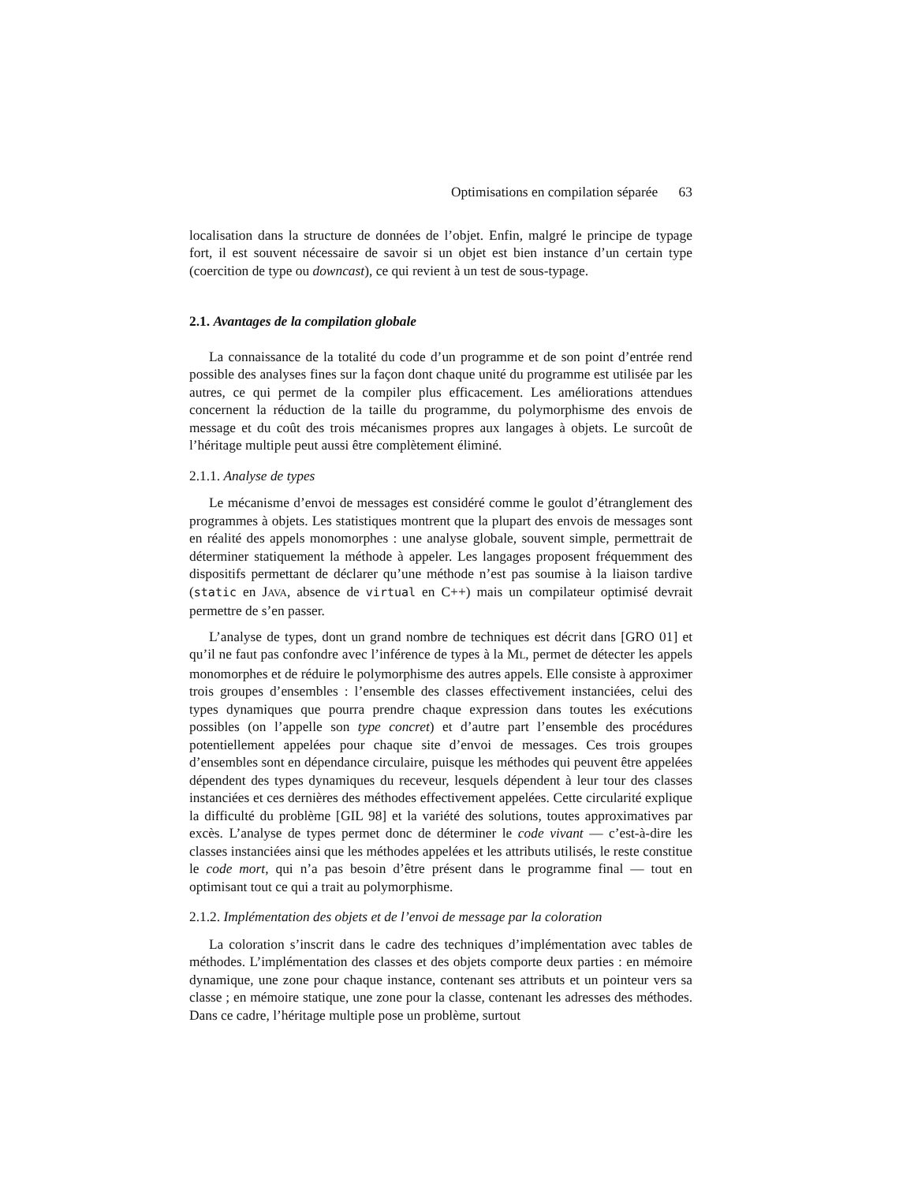Optimisations en compilation séparée 63
localisation dans la structure de données de l’objet. Enfin, malgré le principe de typage fort, il est souvent nécessaire de savoir si un objet est bien instance d’un certain type (coercition de type ou downcast), ce qui revient à un test de sous-typage.
2.1. Avantages de la compilation globale
La connaissance de la totalité du code d’un programme et de son point d’entrée rend possible des analyses fines sur la façon dont chaque unité du programme est utilisée par les autres, ce qui permet de la compiler plus efficacement. Les améliorations attendues concernent la réduction de la taille du programme, du polymorphisme des envois de message et du coût des trois mécanismes propres aux langages à objets. Le surcoût de l’héritage multiple peut aussi être complètement éliminé.
2.1.1. Analyse de types
Le mécanisme d’envoi de messages est considéré comme le goulot d’étranglement des programmes à objets. Les statistiques montrent que la plupart des envois de messages sont en réalité des appels monomorphes : une analyse globale, souvent simple, permettrait de déterminer statiquement la méthode à appeler. Les langages proposent fréquemment des dispositifs permettant de déclarer qu’une méthode n’est pas soumise à la liaison tardive (static en JAVA, absence de virtual en C++) mais un compilateur optimisé devrait permettre de s’en passer.
L’analyse de types, dont un grand nombre de techniques est décrit dans [GRO 01] et qu’il ne faut pas confondre avec l’inférence de types à la ML, permet de détecter les appels monomorphes et de réduire le polymorphisme des autres appels. Elle consiste à approximer trois groupes d’ensembles : l’ensemble des classes effectivement instanciées, celui des types dynamiques que pourra prendre chaque expression dans toutes les exécutions possibles (on l’appelle son type concret) et d’autre part l’ensemble des procédures potentiellement appelées pour chaque site d’envoi de messages. Ces trois groupes d’ensembles sont en dépendance circulaire, puisque les méthodes qui peuvent être appelées dépendent des types dynamiques du receveur, lesquels dépendent à leur tour des classes instanciées et ces dernières des méthodes effectivement appelées. Cette circularité explique la difficulté du problème [GIL 98] et la variété des solutions, toutes approximatives par excès. L’analyse de types permet donc de déterminer le code vivant — c’est-à-dire les classes instanciées ainsi que les méthodes appelées et les attributs utilisés, le reste constitue le code mort, qui n’a pas besoin d’être présent dans le programme final — tout en optimisant tout ce qui a trait au polymorphisme.
2.1.2. Implémentation des objets et de l’envoi de message par la coloration
La coloration s’inscrit dans le cadre des techniques d’implémentation avec tables de méthodes. L’implémentation des classes et des objets comporte deux parties : en mémoire dynamique, une zone pour chaque instance, contenant ses attributs et un pointeur vers sa classe ; en mémoire statique, une zone pour la classe, contenant les adresses des méthodes. Dans ce cadre, l’héritage multiple pose un problème, surtout